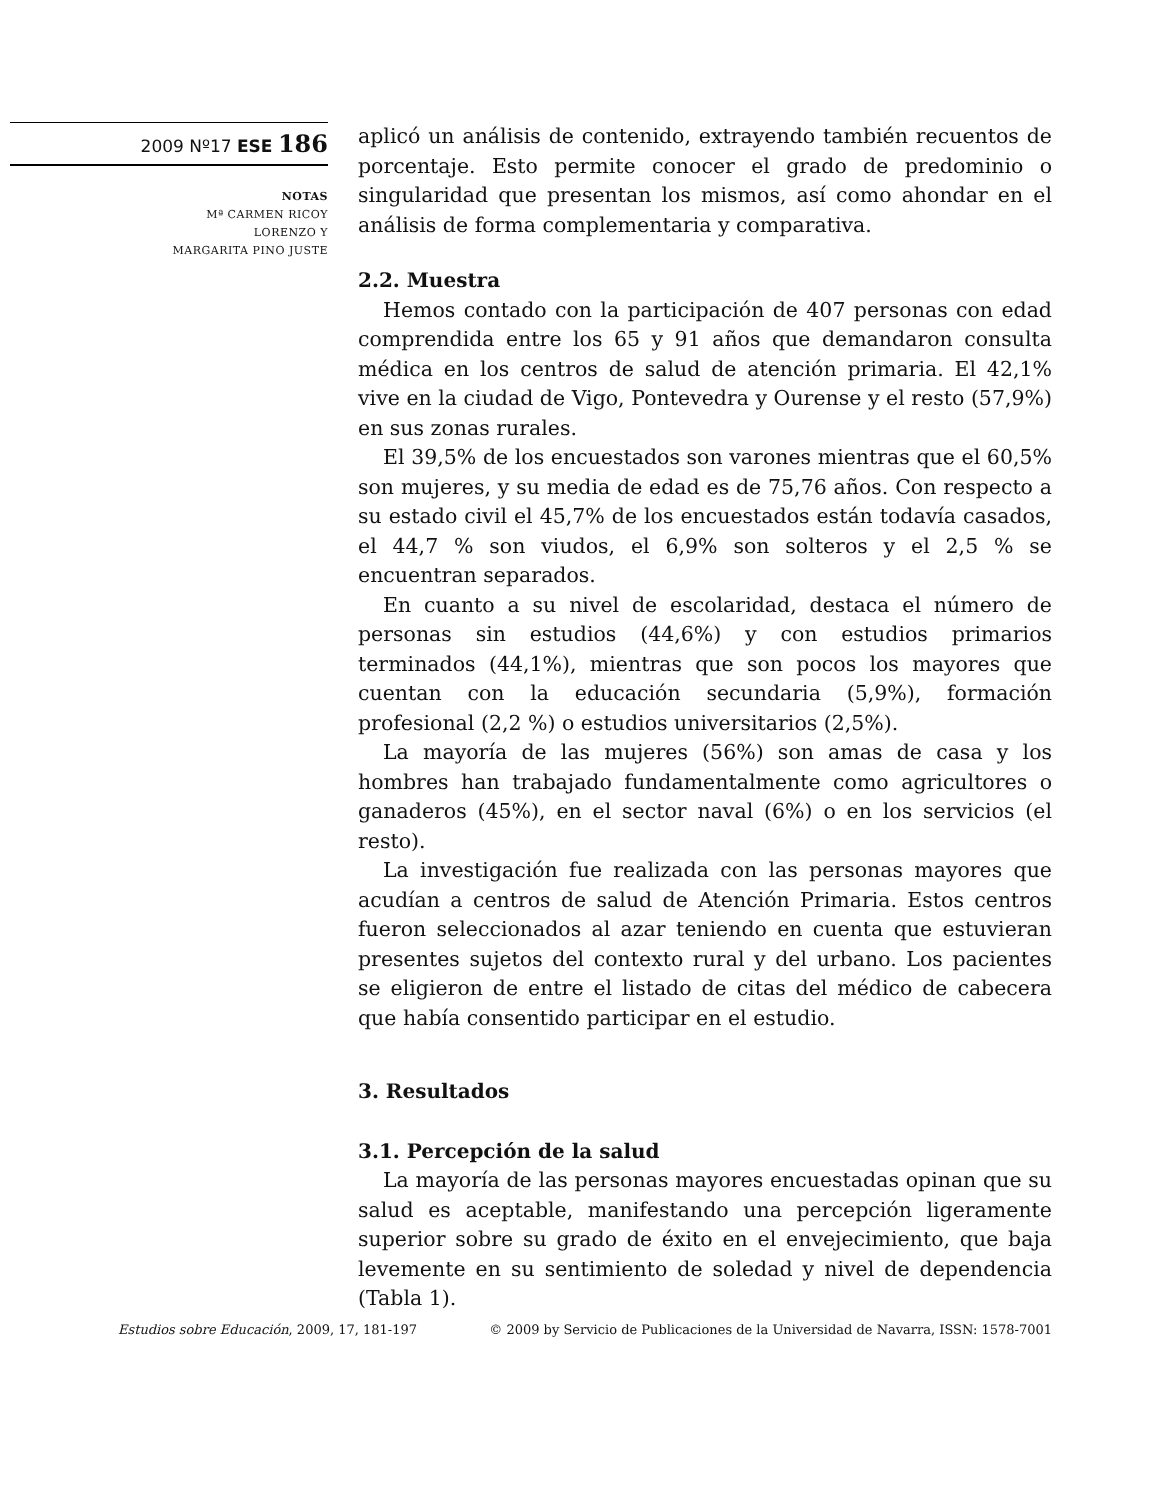2009 Nº17 ESE 186
NOTAS
Mª CARMEN RICOY
LORENZO Y
MARGARITA PINO JUSTE
aplicó un análisis de contenido, extrayendo también recuentos de porcentaje. Esto permite conocer el grado de predominio o singularidad que presentan los mismos, así como ahondar en el análisis de forma complementaria y comparativa.
2.2. Muestra
Hemos contado con la participación de 407 personas con edad comprendida entre los 65 y 91 años que demandaron consulta médica en los centros de salud de atención primaria. El 42,1% vive en la ciudad de Vigo, Pontevedra y Ourense y el resto (57,9%) en sus zonas rurales.
El 39,5% de los encuestados son varones mientras que el 60,5% son mujeres, y su media de edad es de 75,76 años. Con respecto a su estado civil el 45,7% de los encuestados están todavía casados, el 44,7 % son viudos, el 6,9% son solteros y el 2,5 % se encuentran separados.
En cuanto a su nivel de escolaridad, destaca el número de personas sin estudios (44,6%) y con estudios primarios terminados (44,1%), mientras que son pocos los mayores que cuentan con la educación secundaria (5,9%), formación profesional (2,2 %) o estudios universitarios (2,5%).
La mayoría de las mujeres (56%) son amas de casa y los hombres han trabajado fundamentalmente como agricultores o ganaderos (45%), en el sector naval (6%) o en los servicios (el resto).
La investigación fue realizada con las personas mayores que acudían a centros de salud de Atención Primaria. Estos centros fueron seleccionados al azar teniendo en cuenta que estuvieran presentes sujetos del contexto rural y del urbano. Los pacientes se eligieron de entre el listado de citas del médico de cabecera que había consentido participar en el estudio.
3. Resultados
3.1. Percepción de la salud
La mayoría de las personas mayores encuestadas opinan que su salud es aceptable, manifestando una percepción ligeramente superior sobre su grado de éxito en el envejecimiento, que baja levemente en su sentimiento de soledad y nivel de dependencia (Tabla 1).
Estudios sobre Educación, 2009, 17, 181-197 © 2009 by Servicio de Publicaciones de la Universidad de Navarra, ISSN: 1578-7001